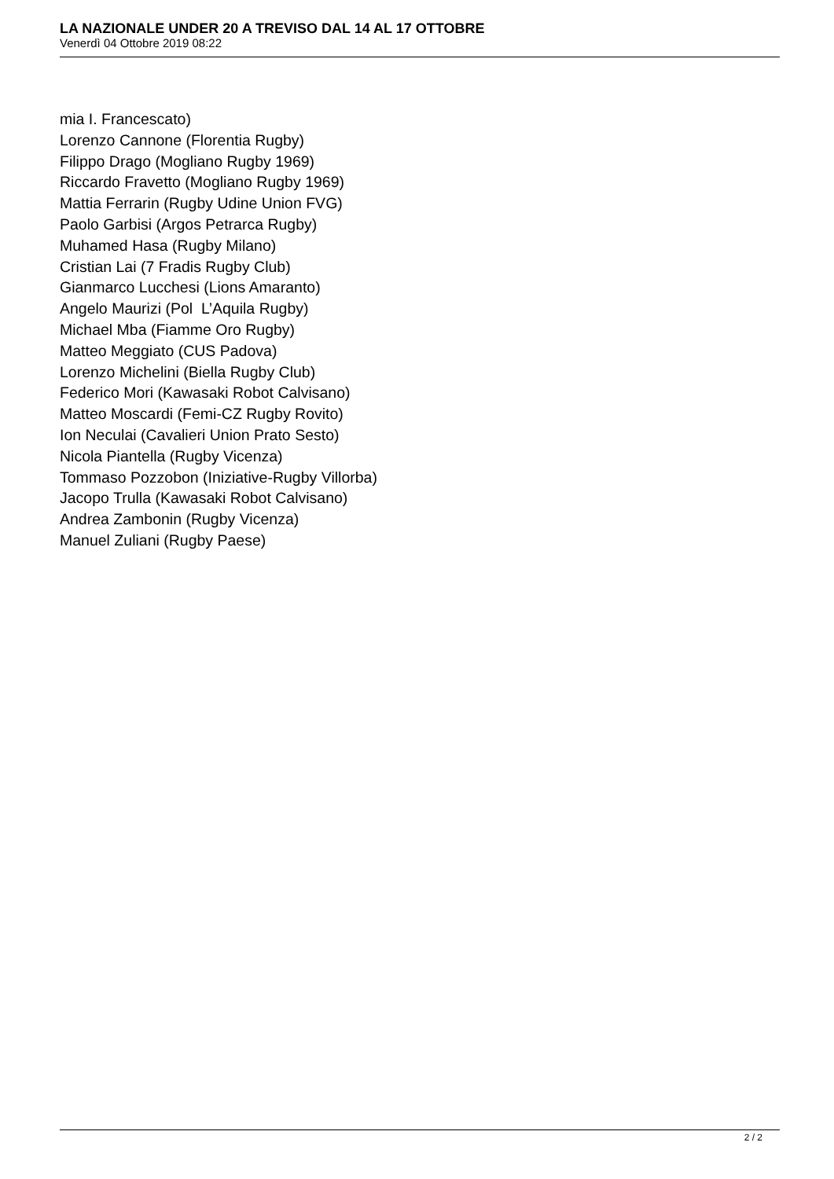LA NAZIONALE UNDER 20 A TREVISO DAL 14 AL 17 OTTOBRE
Venerdì 04 Ottobre 2019 08:22
mia I. Francescato)
Lorenzo Cannone (Florentia Rugby)
Filippo Drago (Mogliano Rugby 1969)
Riccardo Fravetto (Mogliano Rugby 1969)
Mattia Ferrarin (Rugby Udine Union FVG)
Paolo Garbisi (Argos Petrarca Rugby)
Muhamed Hasa (Rugby Milano)
Cristian Lai (7 Fradis Rugby Club)
Gianmarco Lucchesi (Lions Amaranto)
Angelo Maurizi (Pol L’Aquila Rugby)
Michael Mba (Fiamme Oro Rugby)
Matteo Meggiato (CUS Padova)
Lorenzo Michelini (Biella Rugby Club)
Federico Mori (Kawasaki Robot Calvisano)
Matteo Moscardi (Femi-CZ Rugby Rovito)
Ion Neculai (Cavalieri Union Prato Sesto)
Nicola Piantella (Rugby Vicenza)
Tommaso Pozzobon (Iniziative-Rugby Villorba)
Jacopo Trulla (Kawasaki Robot Calvisano)
Andrea Zambonin (Rugby Vicenza)
Manuel Zuliani (Rugby Paese)
2 / 2